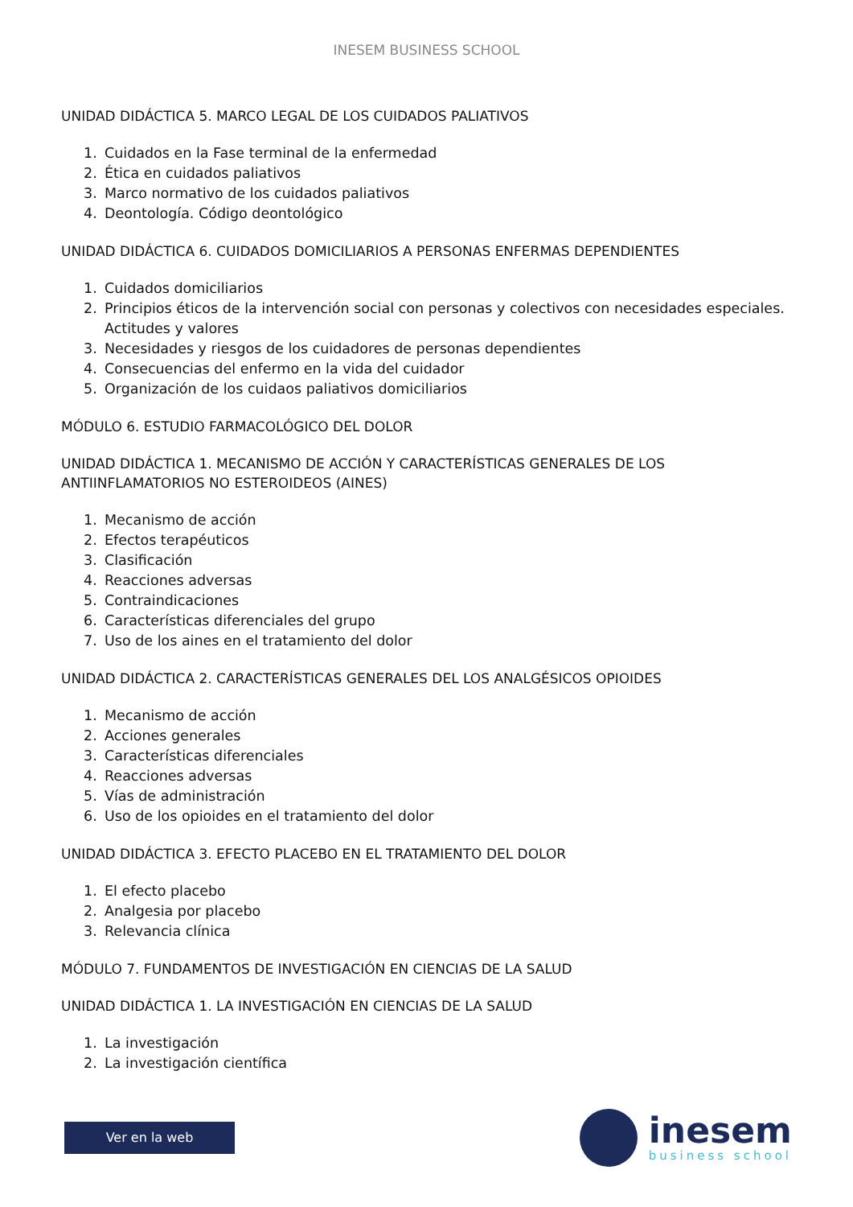INESEM BUSINESS SCHOOL
UNIDAD DIDÁCTICA 5. MARCO LEGAL DE LOS CUIDADOS PALIATIVOS
1. Cuidados en la Fase terminal de la enfermedad
2. Ética en cuidados paliativos
3. Marco normativo de los cuidados paliativos
4. Deontología. Código deontológico
UNIDAD DIDÁCTICA 6. CUIDADOS DOMICILIARIOS A PERSONAS ENFERMAS DEPENDIENTES
1. Cuidados domiciliarios
2. Principios éticos de la intervención social con personas y colectivos con necesidades especiales. Actitudes y valores
3. Necesidades y riesgos de los cuidadores de personas dependientes
4. Consecuencias del enfermo en la vida del cuidador
5. Organización de los cuidaos paliativos domiciliarios
MÓDULO 6. ESTUDIO FARMACOLÓGICO DEL DOLOR
UNIDAD DIDÁCTICA 1. MECANISMO DE ACCIÓN Y CARACTERÍSTICAS GENERALES DE LOS ANTIINFLAMATORIOS NO ESTEROIDEOS (AINES)
1. Mecanismo de acción
2. Efectos terapéuticos
3. Clasificación
4. Reacciones adversas
5. Contraindicaciones
6. Características diferenciales del grupo
7. Uso de los aines en el tratamiento del dolor
UNIDAD DIDÁCTICA 2. CARACTERÍSTICAS GENERALES DEL LOS ANALGÉSICOS OPIOIDES
1. Mecanismo de acción
2. Acciones generales
3. Características diferenciales
4. Reacciones adversas
5. Vías de administración
6. Uso de los opioides en el tratamiento del dolor
UNIDAD DIDÁCTICA 3. EFECTO PLACEBO EN EL TRATAMIENTO DEL DOLOR
1. El efecto placebo
2. Analgesia por placebo
3. Relevancia clínica
MÓDULO 7. FUNDAMENTOS DE INVESTIGACIÓN EN CIENCIAS DE LA SALUD
UNIDAD DIDÁCTICA 1. LA INVESTIGACIÓN EN CIENCIAS DE LA SALUD
1. La investigación
2. La investigación científica
Ver en la web
inesem
business school